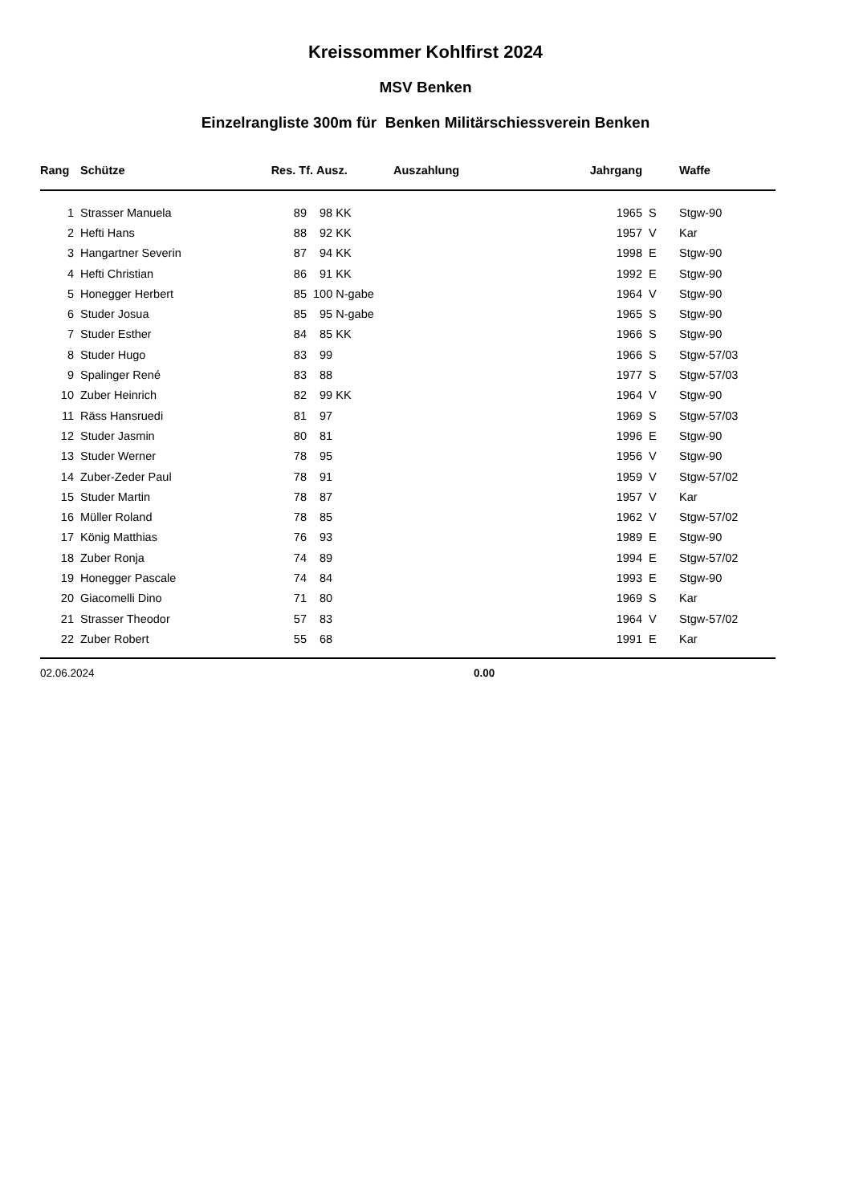Kreissommer Kohlfirst 2024
MSV Benken
Einzelrangliste 300m für Benken Militärschiessverein Benken
| Rang | Schütze | Res. Tf. | Ausz. | Auszahlung | Jahrgang | | Waffe |
| --- | --- | --- | --- | --- | --- | --- | --- |
| 1 | Strasser Manuela | 89 | 98 KK | | 1965 | S | Stgw-90 |
| 2 | Hefti Hans | 88 | 92 KK | | 1957 | V | Kar |
| 3 | Hangartner Severin | 87 | 94 KK | | 1998 | E | Stgw-90 |
| 4 | Hefti Christian | 86 | 91 KK | | 1992 | E | Stgw-90 |
| 5 | Honegger Herbert | 85 | 100 N-gabe | | 1964 | V | Stgw-90 |
| 6 | Studer Josua | 85 | 95 N-gabe | | 1965 | S | Stgw-90 |
| 7 | Studer Esther | 84 | 85 KK | | 1966 | S | Stgw-90 |
| 8 | Studer Hugo | 83 | 99 | | 1966 | S | Stgw-57/03 |
| 9 | Spalinger René | 83 | 88 | | 1977 | S | Stgw-57/03 |
| 10 | Zuber Heinrich | 82 | 99 KK | | 1964 | V | Stgw-90 |
| 11 | Räss Hansruedi | 81 | 97 | | 1969 | S | Stgw-57/03 |
| 12 | Studer Jasmin | 80 | 81 | | 1996 | E | Stgw-90 |
| 13 | Studer Werner | 78 | 95 | | 1956 | V | Stgw-90 |
| 14 | Zuber-Zeder Paul | 78 | 91 | | 1959 | V | Stgw-57/02 |
| 15 | Studer Martin | 78 | 87 | | 1957 | V | Kar |
| 16 | Müller Roland | 78 | 85 | | 1962 | V | Stgw-57/02 |
| 17 | König Matthias | 76 | 93 | | 1989 | E | Stgw-90 |
| 18 | Zuber Ronja | 74 | 89 | | 1994 | E | Stgw-57/02 |
| 19 | Honegger Pascale | 74 | 84 | | 1993 | E | Stgw-90 |
| 20 | Giacomelli Dino | 71 | 80 | | 1969 | S | Kar |
| 21 | Strasser Theodor | 57 | 83 | | 1964 | V | Stgw-57/02 |
| 22 | Zuber Robert | 55 | 68 | | 1991 | E | Kar |
02.06.2024 0.00